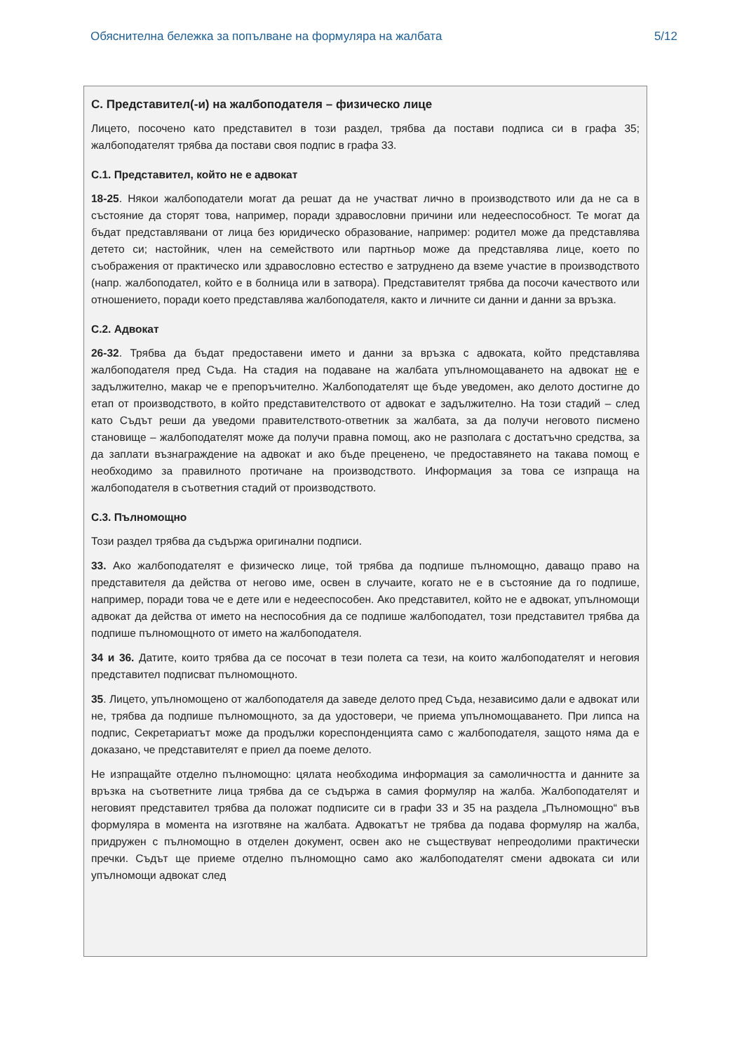Обяснителна бележка за попълване на формуляра на жалбата 5/12
C. Представител(-и) на жалбоподателя – физическо лице
Лицето, посочено като представител в този раздел, трябва да постави подписа си в графа 35; жалбоподателят трябва да постави своя подпис в графа 33.
C.1. Представител, който не е адвокат
18-25. Някои жалбоподатели могат да решат да не участват лично в производството или да не са в състояние да сторят това, например, поради здравословни причини или недееспособност. Те могат да бъдат представлявани от лица без юридическо образование, например: родител може да представлява детето си; настойник, член на семейството или партньор може да представлява лице, което по съображения от практическо или здравословно естество е затруднено да вземе участие в производството (напр. жалбоподател, който е в болница или в затвора). Представителят трябва да посочи качеството или отношението, поради което представлява жалбоподателя, както и личните си данни и данни за връзка.
C.2. Адвокат
26-32. Трябва да бъдат предоставени името и данни за връзка с адвоката, който представлява жалбоподателя пред Съда. На стадия на подаване на жалбата упълномощаването на адвокат не е задължително, макар че е препоръчително. Жалбоподателят ще бъде уведомен, ако делото достигне до етап от производството, в който представителството от адвокат е задължително. На този стадий – след като Съдът реши да уведоми правителството-ответник за жалбата, за да получи неговото писмено становище – жалбоподателят може да получи правна помощ, ако не разполага с достатъчно средства, за да заплати възнаграждение на адвокат и ако бъде преценено, че предоставянето на такава помощ е необходимо за правилното протичане на производството. Информация за това се изпраща на жалбоподателя в съответния стадий от производството.
C.3. Пълномощно
Този раздел трябва да съдържа оригинални подписи.
33. Ако жалбоподателят е физическо лице, той трябва да подпише пълномощно, даващо право на представителя да действа от негово име, освен в случаите, когато не е в състояние да го подпише, например, поради това че е дете или е недееспособен. Ако представител, който не е адвокат, упълномощи адвокат да действа от името на неспособния да се подпише жалбоподател, този представител трябва да подпише пълномощното от името на жалбоподателя.
34 и 36. Датите, които трябва да се посочат в тези полета са тези, на които жалбоподателят и неговия представител подписват пълномощното.
35. Лицето, упълномощено от жалбоподателя да заведе делото пред Съда, независимо дали е адвокат или не, трябва да подпише пълномощното, за да удостовери, че приема упълномощаването. При липса на подпис, Секретариатът може да продължи кореспонденцията само с жалбоподателя, защото няма да е доказано, че представителят е приел да поеме делото.
Не изпращайте отделно пълномощно: цялата необходима информация за самоличността и данните за връзка на съответните лица трябва да се съдържа в самия формуляр на жалба. Жалбоподателят и неговият представител трябва да положат подписите си в графи 33 и 35 на раздела „Пълномощно“ във формуляра в момента на изготвяне на жалбата. Адвокатът не трябва да подава формуляр на жалба, придружен с пълномощно в отделен документ, освен ако не съществуват непреодолими практически пречки. Съдът ще приеме отделно пълномощно само ако жалбоподателят смени адвоката си или упълномощи адвокат след